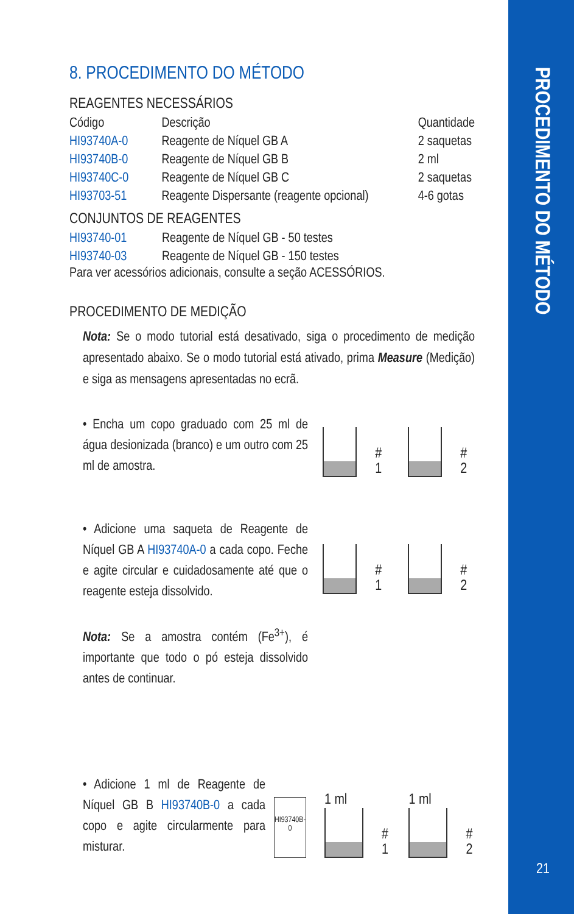PROCEDIMENTO DO MÉTODO
8. PROCEDIMENTO DO MÉTODO
REAGENTES NECESSÁRIOS
| Código | Descrição | Quantidade |
| --- | --- | --- |
| HI93740A-0 | Reagente de Níquel GB A | 2 saquetas |
| HI93740B-0 | Reagente de Níquel GB B | 2 ml |
| HI93740C-0 | Reagente de Níquel GB C | 2 saquetas |
| HI93703-51 | Reagente Dispersante (reagente opcional) | 4-6 gotas |
CONJUNTOS DE REAGENTES
| HI93740-01 | Reagente de Níquel GB - 50 testes |
| HI93740-03 | Reagente de Níquel GB - 150 testes |
Para ver acessórios adicionais, consulte a seção ACESSÓRIOS.
PROCEDIMENTO DE MEDIÇÃO
Nota: Se o modo tutorial está desativado, siga o procedimento de medição apresentado abaixo. Se o modo tutorial está ativado, prima Measure (Medição) e siga as mensagens apresentadas no ecrã.
• Encha um copo graduado com 25 ml de água desionizada (branco) e um outro com 25 ml de amostra.
# 1
# 2
• Adicione uma saqueta de Reagente de Níquel GB A HI93740A-0 a cada copo. Feche e agite circular e cuidadosamente até que o reagente esteja dissolvido.
Nota: Se a amostra contém (Fe<sup>3+</sup>), é importante que todo o pó esteja dissolvido antes de continuar.
# 1
# 2
• Adicione 1 ml de Reagente de Níquel GB B HI93740B-0 a cada copo e agite circularmente para misturar.
HI93740B-0
1 ml
# 1
1 ml
# 2
21